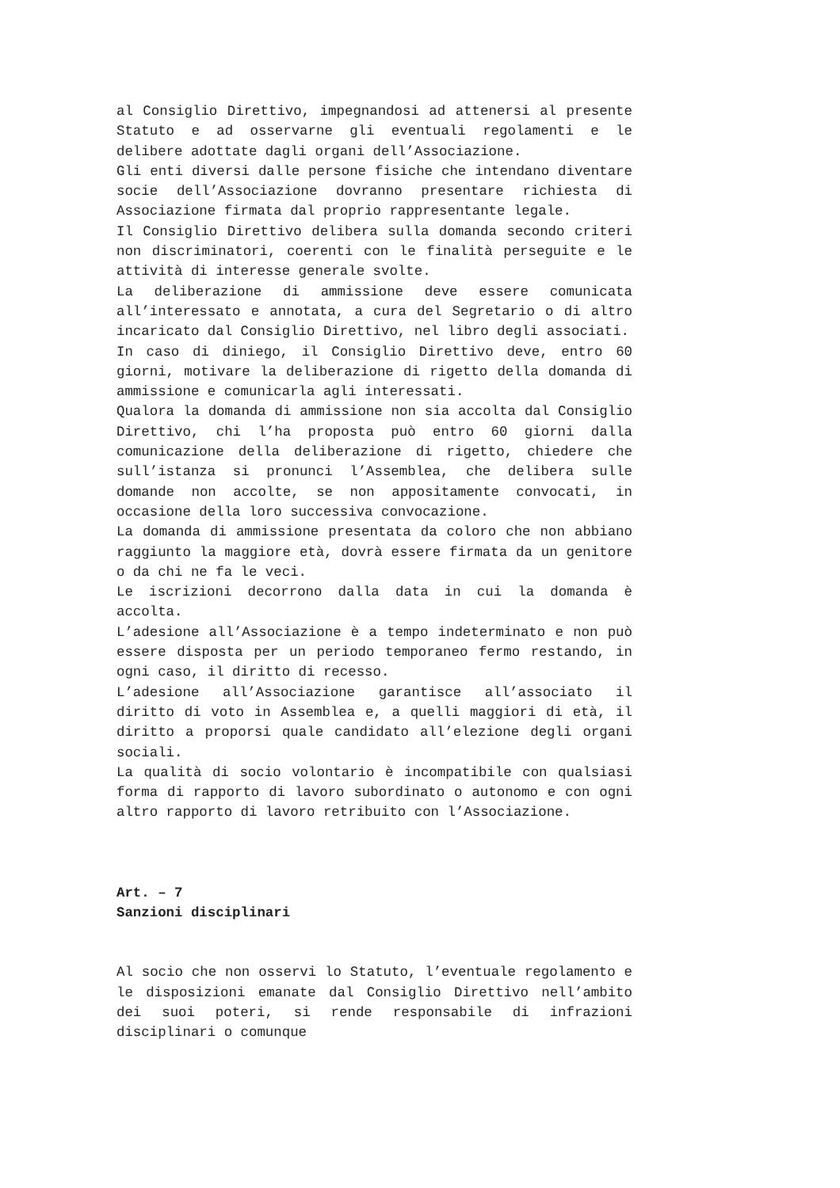al Consiglio Direttivo, impegnandosi ad attenersi al presente Statuto e ad osservarne gli eventuali regolamenti e le delibere adottate dagli organi dell’Associazione.
Gli enti diversi dalle persone fisiche che intendano diventare socie dell’Associazione dovranno presentare richiesta di Associazione firmata dal proprio rappresentante legale.
Il Consiglio Direttivo delibera sulla domanda secondo criteri non discriminatori, coerenti con le finalità perseguite e le attività di interesse generale svolte.
La deliberazione di ammissione deve essere comunicata all’interessato e annotata, a cura del Segretario o di altro incaricato dal Consiglio Direttivo, nel libro degli associati.
In caso di diniego, il Consiglio Direttivo deve, entro 60 giorni, motivare la deliberazione di rigetto della domanda di ammissione e comunicarla agli interessati.
Qualora la domanda di ammissione non sia accolta dal Consiglio Direttivo, chi l’ha proposta può entro 60 giorni dalla comunicazione della deliberazione di rigetto, chiedere che sull’istanza si pronunci l’Assemblea, che delibera sulle domande non accolte, se non appositamente convocati, in occasione della loro successiva convocazione.
La domanda di ammissione presentata da coloro che non abbiano raggiunto la maggiore età, dovrà essere firmata da un genitore o da chi ne fa le veci.
Le iscrizioni decorrono dalla data in cui la domanda è accolta.
L’adesione all’Associazione è a tempo indeterminato e non può essere disposta per un periodo temporaneo fermo restando, in ogni caso, il diritto di recesso.
L’adesione all’Associazione garantisce all’associato il diritto di voto in Assemblea e, a quelli maggiori di età, il diritto a proporsi quale candidato all’elezione degli organi sociali.
La qualità di socio volontario è incompatibile con qualsiasi forma di rapporto di lavoro subordinato o autonomo e con ogni altro rapporto di lavoro retribuito con l’Associazione.
Art. – 7
Sanzioni disciplinari
Al socio che non osservi lo Statuto, l’eventuale regolamento e le disposizioni emanate dal Consiglio Direttivo nell’ambito dei suoi poteri, si rende responsabile di infrazioni disciplinari o comunque